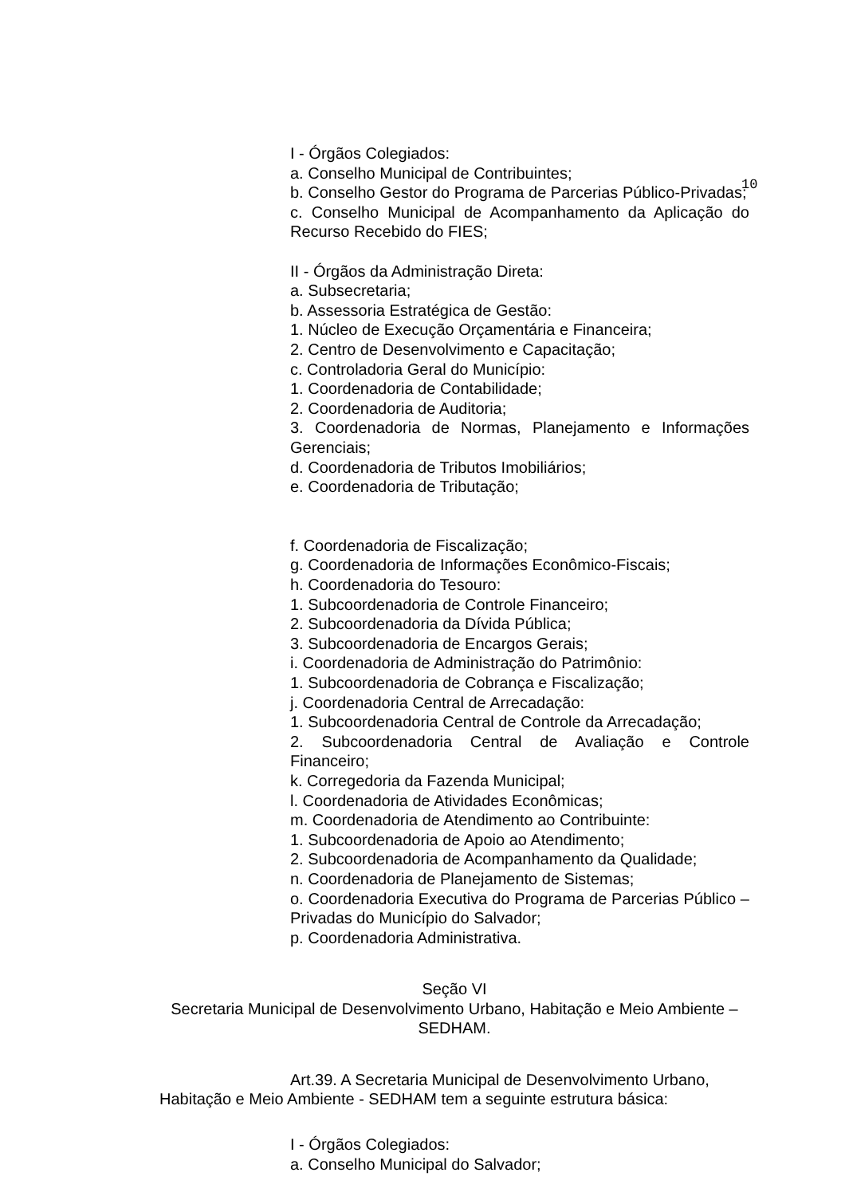10
I - Órgãos Colegiados:
a. Conselho Municipal de Contribuintes;
b. Conselho Gestor do Programa de Parcerias Público-Privadas;
c. Conselho Municipal de Acompanhamento da Aplicação do Recurso Recebido do FIES;
II - Órgãos da Administração Direta:
a. Subsecretaria;
b. Assessoria Estratégica de Gestão:
1. Núcleo de Execução Orçamentária e Financeira;
2. Centro de Desenvolvimento e Capacitação;
c. Controladoria Geral do Município:
1. Coordenadoria de Contabilidade;
2. Coordenadoria de Auditoria;
3. Coordenadoria de Normas, Planejamento e Informações Gerenciais;
d. Coordenadoria de Tributos Imobiliários;
e. Coordenadoria de Tributação;
f. Coordenadoria de Fiscalização;
g. Coordenadoria de Informações Econômico-Fiscais;
h. Coordenadoria do Tesouro:
1. Subcoordenadoria de Controle Financeiro;
2. Subcoordenadoria da Dívida Pública;
3. Subcoordenadoria de Encargos Gerais;
i. Coordenadoria de Administração do Patrimônio:
1. Subcoordenadoria de Cobrança e Fiscalização;
j. Coordenadoria Central de Arrecadação:
1. Subcoordenadoria Central de Controle da Arrecadação;
2. Subcoordenadoria Central de Avaliação e Controle Financeiro;
k. Corregedoria da Fazenda Municipal;
l. Coordenadoria de Atividades Econômicas;
m. Coordenadoria de Atendimento ao Contribuinte:
1. Subcoordenadoria de Apoio ao Atendimento;
2. Subcoordenadoria de Acompanhamento da Qualidade;
n. Coordenadoria de Planejamento de Sistemas;
o. Coordenadoria Executiva do Programa de Parcerias Público – Privadas do Município do Salvador;
p. Coordenadoria Administrativa.
Seção VI
Secretaria Municipal de Desenvolvimento Urbano, Habitação e Meio Ambiente – SEDHAM.
Art.39. A Secretaria Municipal de Desenvolvimento Urbano, Habitação e Meio Ambiente - SEDHAM tem a seguinte estrutura básica:
I - Órgãos Colegiados:
a. Conselho Municipal do Salvador;